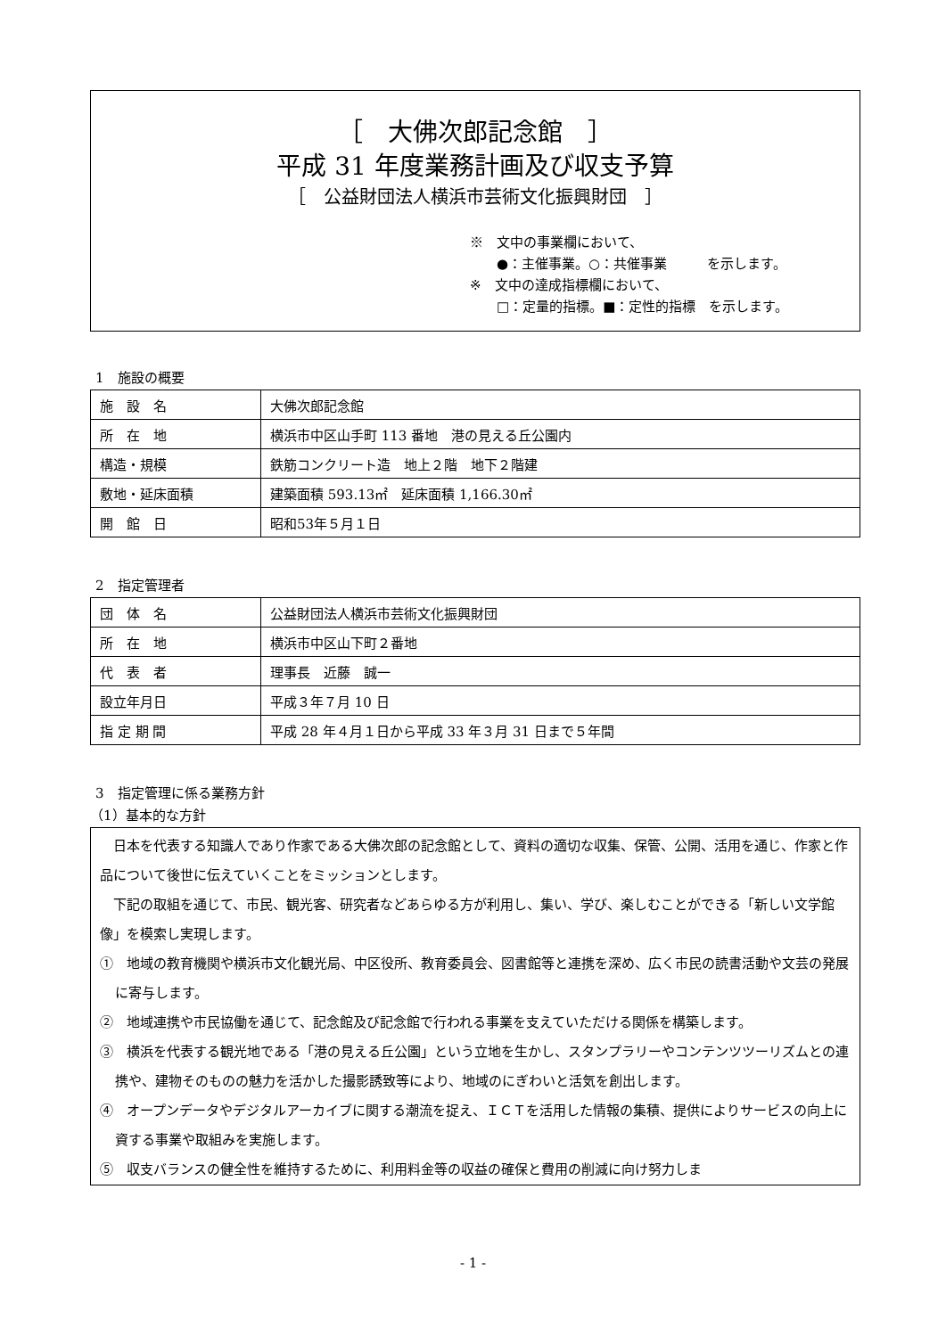［　大佛次郎記念館　］
平成 31 年度業務計画及び収支予算
［　公益財団法人横浜市芸術文化振興財団　］
※　文中の事業欄において、
　　●：主催事業。○：共催事業　　　を示します。
※　文中の達成指標欄において、
　　□：定量的指標。■：定性的指標　を示します。
1　施設の概要
| 施 設 名 | 大佛次郎記念館 |
| 所 在 地 | 横浜市中区山手町 113 番地 港の見える丘公園内 |
| 構造・規模 | 鉄筋コンクリート造 地上２階 地下２階建 |
| 敷地・延床面積 | 建築面積 593.13㎡ 延床面積 1,166.30㎡ |
| 開 館 日 | 昭和53年５月１日 |
2　指定管理者
| 団 体 名 | 公益財団法人横浜市芸術文化振興財団 |
| 所 在 地 | 横浜市中区山下町２番地 |
| 代 表 者 | 理事長 近藤 誠一 |
| 設立年月日 | 平成３年７月 10 日 |
| 指 定 期 間 | 平成 28 年４月１日から平成 33 年３月 31 日まで５年間 |
3　指定管理に係る業務方針
（1）基本的な方針
日本を代表する知識人であり作家である大佛次郎の記念館として、資料の適切な収集、保管、公開、活用を通じ、作家と作品について後世に伝えていくことをミッションとします。
下記の取組を通じて、市民、観光客、研究者などあらゆる方が利用し、集い、学び、楽しむことができる「新しい文学館像」を模索し実現します。
①　地域の教育機関や横浜市文化観光局、中区役所、教育委員会、図書館等と連携を深め、広く市民の読書活動や文芸の発展に寄与します。
②　地域連携や市民協働を通じて、記念館及び記念館で行われる事業を支えていただける関係を構築します。
③　横浜を代表する観光地である「港の見える丘公園」という立地を生かし、スタンプラリーやコンテンツツーリズムとの連携や、建物そのものの魅力を活かした撮影誘致等により、地域のにぎわいと活気を創出します。
④　オープンデータやデジタルアーカイブに関する潮流を捉え、ＩＣＴを活用した情報の集積、提供によりサービスの向上に資する事業や取組みを実施します。
⑤　収支バランスの健全性を維持するために、利用料金等の収益の確保と費用の削減に向け努力しま
- 1 -